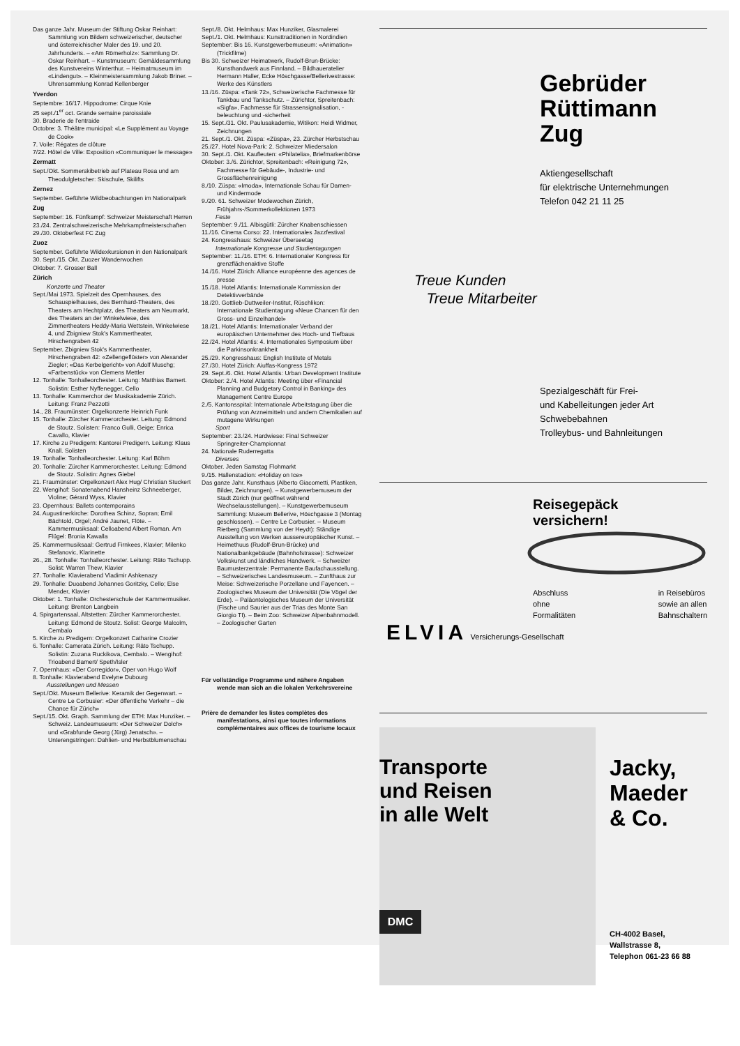Das ganze Jahr. Museum der Stiftung Oskar Reinhart: Sammlung von Bildern schweizerischer, deutscher und österreichischer Maler des 19. und 20. Jahrhunderts. – «Am Römerholz»: Sammlung Dr. Oskar Reinhart. – Kunstmuseum: Gemäldesammlung des Kunstvereins Winterthur. – Heimatmuseum im «Lindengut». – Kleinmeistersammlung Jakob Briner. – Uhrensammlung Konrad Kellenberger
Yverdon
Septembre: 16/17. Hippodrome: Cirque Knie
25 sept./1<sup>er</sup> oct. Grande semaine paroissiale
30. Braderie de l'entraide
Octobre: 3. Théâtre municipal: «Le Supplément au Voyage de Cook»
7. Voile: Régates de clôture
7/22. Hôtel de Ville: Exposition «Communiquer le message»
Zermatt
Sept./Okt. Sommerskibetrieb auf Plateau Rosa und am Theodulgletscher: Skischule, Skilifts
Zernez
September. Geführte Wildbeobachtungen im Nationalpark
Zug
September: 16. Fünfkampf: Schweizer Meisterschaft Herren
23./24. Zentralschweizerische Mehrkampfmeisterschaften
29./30. Oktoberfest FC Zug
Zuoz
September. Geführte Wildexkursionen in den Nationalpark
30. Sept./15. Okt. Zuozer Wanderwochen
Oktober: 7. Grosser Ball
Zürich
Konzerte und Theater
Sept./Mai 1973. Spielzeit des Opernhauses, des Schauspielhauses, des Bernhard-Theaters, des Theaters am Hechtplatz, des Theaters am Neumarkt, des Theaters an der Winkelwiese, des Zimmertheaters Heddy-Maria Wettstein, Winkelwiese 4, und Zbigniew Stok's Kammertheater, Hirschengraben 42
September. Zbigniew Stok's Kammertheater, Hirschengraben 42: «Zellengeflüster» von Alexander Ziegler; «Das Kerbelgericht» von Adolf Muschg; «Farbenstück» von Clemens Mettler
12. Tonhalle: Tonhalleorchester. Leitung: Matthias Bamert. Solistin: Esther Nyffenegger, Cello
13. Tonhalle: Kammerchor der Musikakademie Zürich. Leitung: Franz Pezzotti
14., 28. Fraumünster: Orgelkonzerte Heinrich Funk
15. Tonhalle: Zürcher Kammerorchester. Leitung: Edmond de Stoutz. Solisten: Franco Gulli, Geige; Enrica Cavallo, Klavier
17. Kirche zu Predigern: Kantorei Predigern. Leitung: Klaus Knall. Solisten
19. Tonhalle: Tonhalleorchester. Leitung: Karl Böhm
20. Tonhalle: Zürcher Kammerorchester. Leitung: Edmond de Stoutz. Solistin: Agnes Giebel
21. Fraumünster: Orgelkonzert Alex Hug/ Christian Stuckert
22. Wengihof: Sonatenabend Hansheinz Schneeberger, Violine; Gérard Wyss, Klavier
23. Opernhaus: Ballets contemporains
24. Augustinerkirche: Dorothea Schinz, Sopran; Emil Bächtold, Orgel; André Jaunet, Flöte. – Kammermusiksaal: Celloabend Albert Roman. Am Flügel: Bronia Kawalla
25. Kammermusiksaal: Gertrud Firnkees, Klavier; Milenko Stefanovic, Klarinette
26., 28. Tonhalle: Tonhalleorchester. Leitung: Räto Tschupp. Solist: Warren Thew, Klavier
27. Tonhalle: Klavierabend Vladimir Ashkenazy
29. Tonhalle: Duoabend Johannes Goritzky, Cello; Else Mender, Klavier
Oktober: 1. Tonhalle: Orchesterschule der Kammermusiker. Leitung: Brenton Langbein
4. Spirgartensaal, Altstetten: Zürcher Kammerorchester. Leitung: Edmond de Stoutz. Solist: George Malcolm, Cembalo
5. Kirche zu Predigern: Orgelkonzert Catharine Crozier
6. Tonhalle: Camerata Zürich. Leitung: Räto Tschupp. Solistin: Zuzana Ruckikova, Cembalo. – Wengihof: Trioabend Bamert/ Speth/Isler
7. Opernhaus: «Der Corregidor», Oper von Hugo Wolf
8. Tonhalle: Klavierabend Evelyne Dubourg
Ausstellungen und Messen
Sept./Okt. Museum Bellerive: Keramik der Gegenwart. – Centre Le Corbusier: «Der öffentliche Verkehr – die Chance für Zürich»
Sept./15. Okt. Graph. Sammlung der ETH: Max Hunziker. – Schweiz. Landesmuseum: «Der Schweizer Dolch» und «Grabfunde Georg (Jürg) Jenatsch». – Unterengstringen: Dahlien- und Herbstblumenschau
Sept./8. Okt. Helmhaus: Max Hunziker, Glasmalerei
Sept./1. Okt. Helmhaus: Kunsttraditionen in Nordindien
September: Bis 16. Kunstgewerbemuseum: «Animation» (Trickfilme)
Bis 30. Schweizer Heimatwerk, Rudolf-Brun-Brücke: Kunsthandwerk aus Finnland. – Bildhaueratelier Hermann Haller, Ecke Höschgasse/Bellerivestrasse: Werke des Künstlers
13./16. Züspa: «Tank 72», Schweizerische Fachmesse für Tankbau und Tankschutz. – Zürichtor, Spreitenbach: «Sigfa», Fachmesse für Strassensignalisation, -beleuchtung und -sicherheit
15. Sept./31. Okt. Paulusakademie, Witikon: Heidi Widmer, Zeichnungen
21. Sept./1. Okt. Züspa: «Züspa», 23. Zürcher Herbstschau
25./27. Hotel Nova-Park: 2. Schweizer Miedersalon
30. Sept./1. Okt. Kaufleuten: «Philatelia», Briefmarkenbörse
Oktober: 3./6. Zürichtor, Spreitenbach: «Reinigung 72», Fachmesse für Gebäude-, Industrie- und Grossflächenreinigung
8./10. Züspa: «Imoda», Internationale Schau für Damen- und Kindermode
9./20. 61. Schweizer Modewochen Zürich, Frühjahrs-/Sommerkollektionen 1973
Feste
September: 9./11. Albisgütli: Zürcher Knabenschiessen
11./16. Cinema Corso: 22. Internationales Jazzfestival
24. Kongresshaus: Schweizer Überseetag
Internationale Kongresse und Studientagungen
September: 11./16. ETH: 6. Internationaler Kongress für grenzflächenaktive Stoffe
14./16. Hotel Zürich: Alliance européenne des agences de presse
15./18. Hotel Atlantis: Internationale Kommission der Detektivverbände
18./20. Gottlieb-Duttweiler-Institut, Rüschlikon: Internationale Studientagung «Neue Chancen für den Gross- und Einzelhandel»
18./21. Hotel Atlantis: Internationaler Verband der europäischen Unternehmer des Hoch- und Tiefbaus
22./24. Hotel Atlantis: 4. Internationales Symposium über die Parkinsonkrankheit
25./29. Kongresshaus: English Institute of Metals
27./30. Hotel Zürich: Aiuffas-Kongress 1972
29. Sept./6. Okt. Hotel Atlantis: Urban Development Institute
Oktober: 2./4. Hotel Atlantis: Meeting über «Financial Planning and Budgetary Control in Banking» des Management Centre Europe
2./5. Kantonsspital: Internationale Arbeitstagung über die Prüfung von Arzneimitteln und andern Chemikalien auf mutagene Wirkungen
Sport
September: 23./24. Hardwiese: Final Schweizer Springreiter-Championnat
24. Nationale Ruderregatta
Diverses
Oktober. Jeden Samstag Flohmarkt
9./15. Hallenstadion: «Holiday on Ice»
Das ganze Jahr. Kunsthaus (Alberto Giacometti, Plastiken, Bilder, Zeichnungen). – Kunstgewerbemuseum der Stadt Zürich (nur geöffnet während Wechselausstellungen). – Kunstgewerbemuseum Sammlung: Museum Bellerive, Höschgasse 3 (Montag geschlossen). – Centre Le Corbusier. – Museum Rietberg (Sammlung von der Heydt): Ständige Ausstellung von Werken aussereuropäischer Kunst. – Heimethuus (Rudolf-Brun-Brücke) und Nationalbankgebäude (Bahnhofstrasse): Schweizer Volkskunst und ländliches Handwerk. – Schweizer Baumusterzentrale: Permanente Baufachausstellung. – Schweizerisches Landesmuseum. – Zunfthaus zur Meise: Schweizerische Porzellane und Fayencen. – Zoologisches Museum der Universität (Die Vögel der Erde). – Paläontologisches Museum der Universität (Fische und Saurier aus der Trias des Monte San Giorgio TI). – Beim Zoo: Schweizer Alpenbahnmodell. – Zoologischer Garten
Für vollständige Programme und nähere Angaben wende man sich an die lokalen Verkehrsvereine
Prière de demander les listes complètes des manifestations, ainsi que toutes informations complémentaires aux offices de tourisme locaux
Gebrüder
Rüttimann
Zug
Aktiengesellschaft
für elektrische Unternehmungen
Telefon 042 21 11 25
Treue Kunden
Treue Mitarbeiter
Spezialgeschäft für Frei-
und Kabelleitungen jeder Art
Schwebebahnen
Trolleybus- und Bahnleitungen
Reisegepäck
versichern!
Abschluss
ohne
Formalitäten
in Reisebüros
sowie an allen
Bahnschaltern
ELVIA Versicherungs-Gesellschaft
Transporte
und Reisen
in alle Welt
DMC
Jacky,
Maeder
& Co.
CH-4002 Basel,
Wallstrasse 8,
Telephon 061-23 66 88